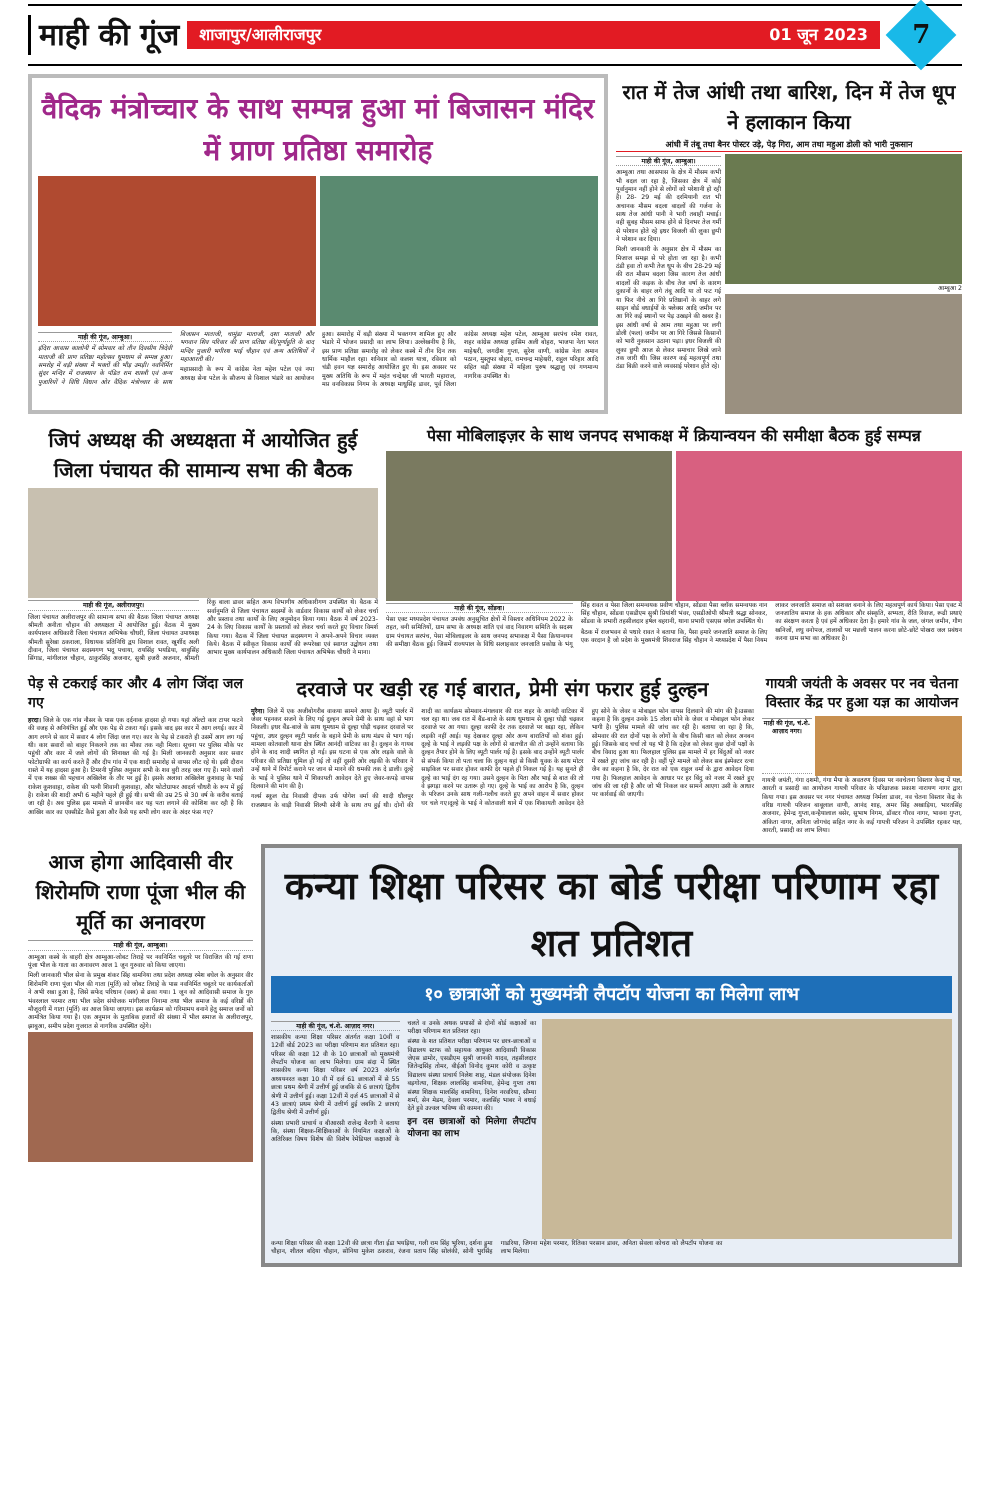माही की गूंज
शाजापुर/आलीराजपुर 01 जून 2023
7
वैदिक मंत्रोच्चार के साथ सम्पन्न हुआ मां बिजासन मंदिर में प्राण प्रतिष्ठा समारोह
माही की गूंज, आम्बुआ।
इंदिरा आवास कालोनी में सोमवार को तीन दिवसीय त्रिदेवी माताजी की प्राण प्रतिष्ठा महोत्सव धूमधाम से सम्पन्न हुआ। समरोह में बड़ी संख्या में भक्तों की भीड़ उमड़ी। नवनिर्मित सुंदर मन्दिर में राजस्थान के पंडित राम शास्त्री एवं अन्य पुजारियों ने विधि विधान ओर वैदिक मंत्रोच्चार के साथ बिजासन माताजी, चामुंडा माताजी, दशा माताजी और भगवान शिव परिवार की प्राण प्रतिष्ठा की/पूर्णाहुति के बाद मन्दिर पुजारी भगीरथ भाई चौहान एवं अन्य अतिथियों ने महाआरती की।
महाप्रसादी के रूप में कांग्रेस नेता महेश पटेल एवं नपा अध्यक्ष सेना पटेल के सौजन्य से विशाल भंडारे का आयोजन हुआ। समारोह में बड़ी संख्या में भक्तगण शामिल हुए और भंडारे में भोजन प्रसादी का लाभ लिया। उल्लेखनीय है कि, इस प्राण प्रतिष्ठा समारोह को लेकर कस्बे में तीन दिन तक धार्मिक माहौल रहा। शनिवार को कलश यात्रा, रविवार को चंडी हवन यज्ञ समारोह आयोजित हुए थे। इस अवसर पर मुख्य अतिथि के रूप में महंत चन्द्रेश्वर जी भारती महाराज, मप्र वनविकास निगम के अध्यक्ष माधुसिंह डावर, पूर्व जिला कांग्रेस अध्यक्ष महेश पटेल, आम्बुआ सरपंच रमेश रावत, शहर कांग्रेस अध्यक्ष हासिम अली बोहरा, भाजपा नेता भरत माहेश्वरी, जगदीश गुप्ता, सुरेश वाणी, कांग्रेस नेता अमान पठान, मुस्तुफा बोहरा, रामचन्द्र माहेश्वरी, राहुल परिहार आदि सहित बड़ी संख्या में महिला पुरुष श्रद्धालु एवं गणमान्य नागरिक उपस्थित थे।
रात में तेज आंधी तथा बारिश, दिन में तेज धूप ने हलाकान किया
आंधी में तंबू तथा बैनर पोस्टर उड़े, पेड़ गिरा, आम तथा महुआ डोली को भारी नुकसान
माही की गूंज, आम्बुआ।
आम्बुआ तथा आसपास के क्षेत्र में मौसम कभी भी बदल जा रहा है, जिसका क्षेत्र में कोई पूर्वानुमान नहीं होने से लोगों को परेशानी हो रही है। 28- 29 मई की दरमियानी रात भी अचानक मौसम बदला बादलों की गर्जना के साथ तेज आंधी पानी ने भारी तबाही मचाई। वही सुबह मौसम साफ होने से दिनभर तेज गर्मी से परेशान होते रहे इधर बिजली की लुका छुपी ने परेशान कर दिया।
मिली जानकारी के अनुसार क्षेत्र में मौसम का मिजाज समझ से परे होता जा रहा है। कभी ठंडी हवा तो कभी तेज धूप के बीच 28-29 मई की रात मौसम बदला जिस कारण तेज आंधी बादलों की कड़क के बीच तेज वर्षा के कारण दुकानों के बाहर लगे तंबू आदि या तो फट गई या फिर नीचे आ गिरे प्रतिष्ठानों के बाहर लगे साइन बोर्ड बधाईयों के फ्लेक्स आदि जमीन पर आ गिरे कई स्थानों पर पेड़ उखड़ने की खबर है। इस आंधी वर्षा से आम तथा महुआ पर लगी डोली (फल) जमीन पर आ गिरे जिससे किसानों को भारी नुकसान उठाना पड़ा। इधर बिजली की लुका छुपी आज से लेकर समाचार लिखे जाने तक जारी थी। जिस कारण कई महत्वपूर्ण तथा ठंडा बिक्री करने वाले व्यवसाई परेशान होते रहे।
आम्बुआ 2
जिपं अध्यक्ष की अध्यक्षता में आयोजित हुई जिला पंचायत की सामान्य सभा की बैठक
माही की गूंज, अलीराजपुर।
जिला पंचायत अलीराजपुर की सामान्य सभा की बैठक जिला पंचायत अध्यक्ष श्रीमती अनीता चौहान की अध्यक्षता में आयोजित हुई। बैठक में मुख्य कार्यपालन अधिकारी जिला पंचायत अभिषेक चौधरी, जिला पंचायत उपाध्यक्ष श्रीमती सुरेखा ठकराला, विधायक प्रतिनिधि द्वय विशाल रावत, खुर्शीद अली दीवान, जिला पंचायत सदस्यगण भदू पचाया, रायसिंह भयडिया, बाबुसिंह सिंगाड, मांगीलाल चौहान, ठाकुरसिंह अजनार, सुश्री हजरी अजनार, श्रीमती रिंकू बाला डावर सहित अन्य विभागीय अधिकारीगण उपस्थित थे। बैठक में सर्वानुमति से जिला पंचायत सदस्यों के वार्डवार विकास कार्यों को लेकर चर्चा और प्रस्ताव तथा कार्यों के लिए अनुमोदन किया गया। बैठक में वर्ष 2023-24 के लिए विकास कार्यों के प्रस्तावों को लेकर चर्चा करते हुए विचार विमर्श किया गया। बैठक में जिला पंचायत सदस्यगण ने अपने-अपने विचार व्यक्त किये। बैठक में स्वीकृत विकास कार्यों की रूपरेखा एवं स्वागत उद्बोधन तथा आभार मुख्य कार्यपालन अधिकारी जिला पंचायत अभिषेक चौधरी ने माना।
पेसा मोबिलाइज़र के साथ जनपद सभाकक्ष में क्रियान्वयन की समीक्षा बैठक हुई सम्पन्न
माही की गूंज, सोंडवा।
पेसा एक्ट मध्यप्रदेश पंचायत उपबंध अनुसूचित क्षेत्रों में विस्तार अधिनियम 2022 के तहत, बनी समितियों, ग्राम सभा के अध्यक्ष शांति एवं वाद निवारण समिति के सदस्य ग्राम पंचायत सरपंच, पेसा मोबिलाइजर के साथ जनपद सभाकक्ष में पैसा क्रियान्वयन की समीक्षा बैठक हुई। जिसमें राज्यपाल के विधि सलाहकार जनजाति प्रकोष्ठ के भंगू सिंह रावत व पेसा जिला समन्वयक प्रवीण चौहान, सोंडवा पैसा ब्लॉक समन्वयक नान सिंह चौहान, सोंडवा एसडीएम सुश्री प्रियांशी भंवर, एसडीओपी श्रीमती श्रद्धा सोनकर, सोंडवा के प्रभारी तहसीलदार हर्षल बहरानी, थाना प्रभारी एसएस बघेल उपस्थित थे।
बैठक में राजभवन से पधारे रावत ने बताया कि, पैसा हमारे जनजाति समाज के लिए एक वरदान है जो प्रदेश के मुख्यमंत्री शिवराज सिंह चौहान ने मध्यप्रदेश में पैसा नियम लाकर जनजाति समाज को सशक्त बनाने के लिए महत्वपूर्ण कार्य किया। पेसा एक्ट में जनजातिय समाज के हक अधिकार और संस्कृति, सभ्यता, रीति रिवाज, रूढी प्रथाएं का संरक्षण करता है एवं हमें अधिकार देता है। हमारे गांव के जल, जंगल जमीन, गौण खनिजों, लघु वनोपज, तालाबों पर मछली पालन करना छोटे-छोटे पोखरा जल प्रबंधन करना ग्राम सभा का अधिकार है।
पेड़ से टकराई कार और 4 लोग जिंदा जल गए
हरदा। जिले के एक गांव नौसर के पास एक दर्दनाक हादसा हो गया। यहां ऑल्टो कार टायर फटने की वजह से अनियंत्रित हुई और एक पेड़ से टकरा गई। इसके बाद इस कार में आग लगई। कार में आग लगने से कार में सवार 4 लोग जिंदा जल गए। कार के पेड़ से टकराते ही उसमें आग लग गई थी। कार सवारों को बाहर निकलने तक का मौका तक नही मिला। सूचना पर पुलिस मौके पर पहुंची और कार में जले लोगों की शिनाख्त की गई है। मिली जानकारी अनुसार कार सवार फोटोग्राफी का कार्य करते हैं और दीप गांव में एक शादी समारोह से वापस लौट रहे थे। इसी दौरान रास्ते में यह हादसा हुआ है। टिमरनी पुलिस अनुसार सभी के शव बुरी तरह जल गए हैं। मरने वालों में एक शख्स की पहचान अखिलेश के तौर पर हुई है। इसके अलावा अखिलेश कुशवाह के भाई राकेश कुशवाहा, राकेश की पत्नी शिवानी कुशवाहा, और फोटोग्राफर आदर्श चौधरी के रूप में हुई है। राकेश की शादी अभी 6 महीने पहले ही हुई थी। सभी की उम्र 25 से 30 वर्ष के करीब बताई जा रही है। अब पुलिस इस मामले में छानबीन कर यह पता लगाने की कोशिश कर रही है कि आखिर कार का एक्सीडेंट कैसे हुआ और कैसे यह सभी लोग कार के अंदर फंस गए?
दरवाजे पर खड़ी रह गई बारात, प्रेमी संग फरार हुई दुल्हन
मुरैना। जिले में एक अजीबोगरीब वाकया सामने आया है। ब्यूटी पार्लर में जेवर पहनकर सजने के लिए गई दुल्हन अपने प्रेमी के साथ वहां से भाग निकली। इधर बैंड-बाजे के साथ धूमधाम से दूल्हा घोड़ी चढ़कर दरवाजे पर पहुंचा, उधर दुल्हन ब्यूटी पार्लर के बहाने प्रेमी के साथ मंडप से भाग गई। मामला कोतवाली थाना क्षेत्र स्थित आनंदी वाटिका का है। दुल्हन के गायब होने के बाद शादी स्थगित हो गई। इस घटना से एक ओर लड़के वाले के परिवार की प्रतिष्ठा धूमिल हो गई तो वहीं दूसरी ओर लड़की के परिवार ने उन्हें थाने में रिपोर्ट कराने पर जान से मारने की धमकी तक दे डाली। दूल्हे के भाई ने पुलिस थाने में शिकायती आवेदन देते हुए जेवर-कपड़े वापस दिलवाने की मांग की है।
गर्ल्स स्कूल रोड निवासी दीपक उर्फ योगेश वर्मा की शादी धौलपुर राजस्थान के बाड़ी निवासी शिल्पी सोनी के साथ तय हुई थी। दोनों की शादी का कार्यक्रम सोमवार-मंगलवार की रात शहर के आनंदी वाटिका में चल रहा था। जब रात में बैंड-बाजे के साथ धूमधाम से दूल्हा घोड़ी चढ़कर दरवाजे पर आ गया। दूल्हा काफी देर तक दरवाजे पर खड़ा रहा, लेकिन लड़की नहीं आई। यह देखकर दूल्हा ओर अन्य बारातियों को शंका हुई। दूल्हे के भाई ने लड़की पक्ष के लोगों से बातचीत की तो उन्होंने बताया कि दुल्हन तैयार होने के लिए ब्यूटी पार्लर गई है। इसके बाद उन्होंने ब्यूटी पार्लर से संपर्क किया तो पता चला कि दुल्हन यहां से किसी युवक के साथ मोटर साइकिल पर सवार होकर काफी देर पहले ही निकल गई है। यह सुनते ही दूल्हे का भाई दंग रह गया। उसने दुल्हन के पिता और भाई से बात की तो वे झगड़ा करने पर उतारू हो गए। दूल्हे के भाई का आरोप है कि, दुल्हन के परिजन उनके साथ गली-गलौच करते हुए अपने वाहन में सवार होकर घर चले गए।दूल्हे के भाई ने कोतवाली थाने में एक शिकायती आवेदन देते हुए सोने के जेवर व मोबाइल फोन वापस दिलवाने की मांग की है।उसका कहना है कि दुल्हन उनके 15 तोला सोने के जेवर व मोबाइल फोन लेकर भागी है। पुलिस मामले की जांच कर रही है। बताया जा रहा है कि, सोमवार की रात दोनों पक्ष के लोगों के बीच किसी बात को लेकर अनबन हुई। जिसके बाद चर्चा तो यह भी है कि दहेज को लेकर कुछ दोनों पक्षों के बीच विवाद हुआ था। फिलहाल पुलिस इस मामले में हर बिंदुओं को नजर में रखते हुए जांच कर रही है। वहीं पूरे मामले को लेकर सब इंस्पेक्टर रत्ना जैन का कहना है कि, देर रात को एक राहुल वर्मा के द्वारा आवेदन दिया गया है। फिलहाल आवेदन के आधार पर हर बिंदु को नजर में रखते हुए जांच की जा रही है और जो भी निकल कर सामने आएगा उसी के आधार पर कार्रवाई की जाएगी।
गायत्री जयंती के अवसर पर नव चेतना विस्तार केंद्र पर हुआ यज्ञ का आयोजन
माही की गूंज, चं.शे. आज़ाद नगर।
गायत्री जयंती, गंगा दशमी, गंगा मैया के अवतरण दिवस पर नवचेतना विस्तार केन्द्र में यज्ञ, आरती व प्रसादी का आयोजन गायत्री परिवार के परिव्राजक प्रकाश नारायण नागर द्वारा किया गया। इस अवसर पर नगर पंचायत अध्यक्ष निर्मला डावर, नव चेतना विस्तार केंद्र के वरिष्ठ गायत्री परिजन बाबूलाल वाणी, आनंद शाह, अमर सिंह अखाड़िया, भारतसिंह अजनार, हेमेन्द्र गुप्ता,कन्हैयालाल बसेर, सुभाष निगम, डॉक्टर गौरव नागर, भावना गुप्ता, अंकिता नागर, अनिता जोगचंद सहित नगर के कई गायत्री परिजन ने उपस्थित रहकर यज्ञ, आरती, प्रसादी का लाभ लिया।
आज होगा आदिवासी वीर शिरोमणि राणा पूंजा भील की मूर्ति का अनावरण
माही की गूंज, आम्बुआ।
आम्बुआ कस्बे के बाहरी क्षेत्र आम्बुआ-जोबट तिराहे पर नवनिर्मित चबूतरे पर विराजित की गई राणा पूंजा भील के गाता का अनावरण आज 1 जून गुरुवार को किया जाएगा।
मिली जानकारी भील सेना के प्रमुख शंकर सिंह बामनिया तथा प्रदेश अध्यक्ष रमेश बघेल के अनुसार वीर शिरोमणि राणा पूंजा भील की गाता (मूर्ति) को जोबट तिराहे के पास नवनिर्मित चबूतरे पर कार्यकर्ताओं ने अभी रखा हुआ है, जिसे सफेद परिधान (वस्त्र) से ढका गया। 1 जून को आदिवासी समाज के गुरु भंवरलाल परमार तथा भील प्रदेश संयोजक मांगीलाल निनामा तथा भील समाज के कई वरिष्ठों की मौजूदगी में गाता (मूर्ति) का आज किया जाएगा। इस कार्यक्रम को गरिमामय बनाने हेतु समाज जनों को आमंत्रित किया गया है। एक अनुमान के मुताबिक हजारों की संख्या में भील समाज के अलीराजपुर, झाबुआ, समीप प्रदेश गुजरात से नागरिक उपस्थित रहेंगे।
कन्या शिक्षा परिसर का बोर्ड परीक्षा परिणाम रहा शत प्रतिशत
१० छात्राओं को मुख्यमंत्री लैपटॉप योजना का मिलेगा लाभ
माही की गूंज, चं.शे. आज़ाद नगर।
शासकीय कन्या शिक्षा परिसर अंतर्गत कक्षा 10वीं व 12वीं बोर्ड 2023 का परीक्षा परिणाम शत प्रतिशत रहा। परिसर की कक्षा 12 वी के 10 छात्राओं को मुख्यमंत्री लैपटॉप योजना का लाभ मिलेगा। ग्राम संदा में स्थित शासकीय कन्या शिक्षा परिसर वर्ष 2023 अंतर्गत अध्ययनरत कक्षा 10 वी में दर्ज 61 छात्राओं में से 55 छात्रा प्रथम श्रेणी में उत्तीर्ण हुई जबकि से 6 छात्राएं द्वितीय श्रेणी में उत्तीर्ण हुई। कक्षा 12वीं में दर्ज 45 छात्राओं में से 43 छात्राएं प्रथम श्रेणी में उत्तीर्ण हुई जबकि 2 छात्राएं द्वितीय श्रेणी में उत्तीर्ण हुई।
संस्था प्रभारी प्राचार्य व बीआरसी राजेन्द्र बैरागी ने बताया कि, संस्था शिक्षक-शिक्षिकाओं के नियमित कक्षाओं के अतिरिक्त विषय विशेष की विशेष रेमेडियल कक्षाओं के चलते व उनके अथक प्रयासों से दोनों बोर्ड कक्षाओं का परीक्षा परिणाम शत प्रतिशत रहा।
संस्था के शत प्रतिशत परीक्षा परिणाम पर छात्र-छात्राओं व विद्यालय स्टाफ को सहायक आयुक्त आदिवासी विकास जेएस डामोर, एसडीएम सुश्री जानकी यादव, तहसीलदार जितेन्द्रसिंह तोमर, बीईओ विनोद कुमार कोरी व उत्कृष्ट विद्यालय संस्था प्राचार्य निलेश शाह, मंडल संयोजक दिनेश बड़गोत्या, शिक्षक लालसिंह बामनिया, हेमेन्द्र गुप्ता तथा संस्था शिक्षक मालसिंह बामनिया, दिनेश नरवरिया, सौम्या शर्मा, सेन मेडम, देवला परमार, कलसिंह भाबर ने बधाई देते हुवे उज्वल भविष्य की कामना की।
इन दस छात्राओं को मिलेगा लैपटॉप योजना का लाभ
कन्या शिक्षा परिसर की कक्षा 12वी की छात्रा गीता ईडा भयड़िया, गली राम सिंह भूरिया, दर्शना डुमा चौहान, शीतल बदिया चौहान, सोनिया मुकेश ठकराव, रंजना प्रताप सिंह सोलंकी, सोनी भुरसिंह गाडरिया, जिगना महेश परमार, रितिका परसान डावर, अनिता सेवला कोचरा को लैपटॉप योजना का लाभ मिलेगा।